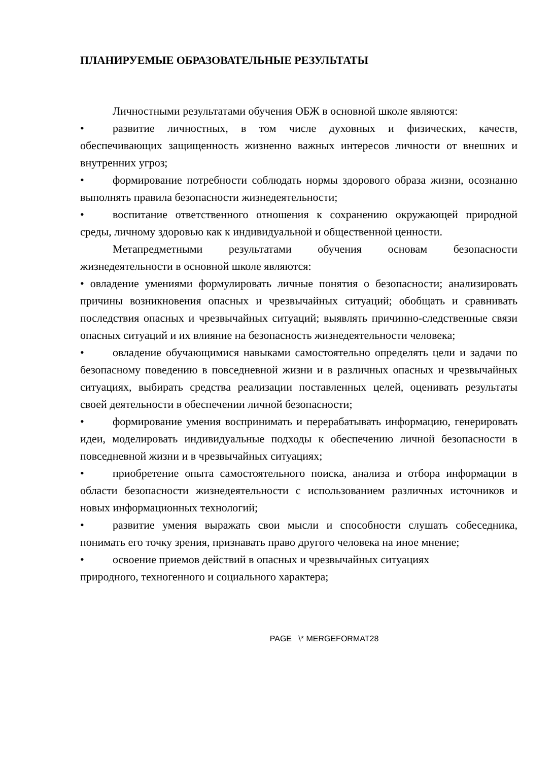ПЛАНИРУЕМЫЕ ОБРАЗОВАТЕЛЬНЫЕ РЕЗУЛЬТАТЫ
Личностными результатами обучения ОБЖ в основной школе являются:
• развитие личностных, в том числе духовных и физических, качеств, обеспечивающих защищенность жизненно важных интересов личности от внешних и внутренних угроз;
• формирование потребности соблюдать нормы здорового образа жизни, осознанно выполнять правила безопасности жизнедеятельности;
• воспитание ответственного отношения к сохранению окружающей природной среды, личному здоровью как к индивидуальной и общественной ценности.
Метапредметными результатами обучения основам безопасности жизнедеятельности в основной школе являются:
• овладение умениями формулировать личные понятия о безопасности; анализировать причины возникновения опасных и чрезвычайных ситуаций; обобщать и сравнивать последствия опасных и чрезвычайных ситуаций; выявлять причинно-следственные связи опасных ситуаций и их влияние на безопасность жизнедеятельности человека;
• овладение обучающимися навыками самостоятельно определять цели и задачи по безопасному поведению в повседневной жизни и в различных опасных и чрезвычайных ситуациях, выбирать средства реализации поставленных целей, оценивать результаты своей деятельности в обеспечении личной безопасности;
• формирование умения воспринимать и перерабатывать информацию, генерировать идеи, моделировать индивидуальные подходы к обеспечению личной безопасности в повседневной жизни и в чрезвычайных ситуациях;
• приобретение опыта самостоятельного поиска, анализа и отбора информации в области безопасности жизнедеятельности с использованием различных источников и новых информационных технологий;
• развитие умения выражать свои мысли и способности слушать собеседника, понимать его точку зрения, признавать право другого человека на иное мнение;
• освоение приемов действий в опасных и чрезвычайных ситуациях
природного, техногенного и социального характера;
PAGE \* MERGEFORMAT28